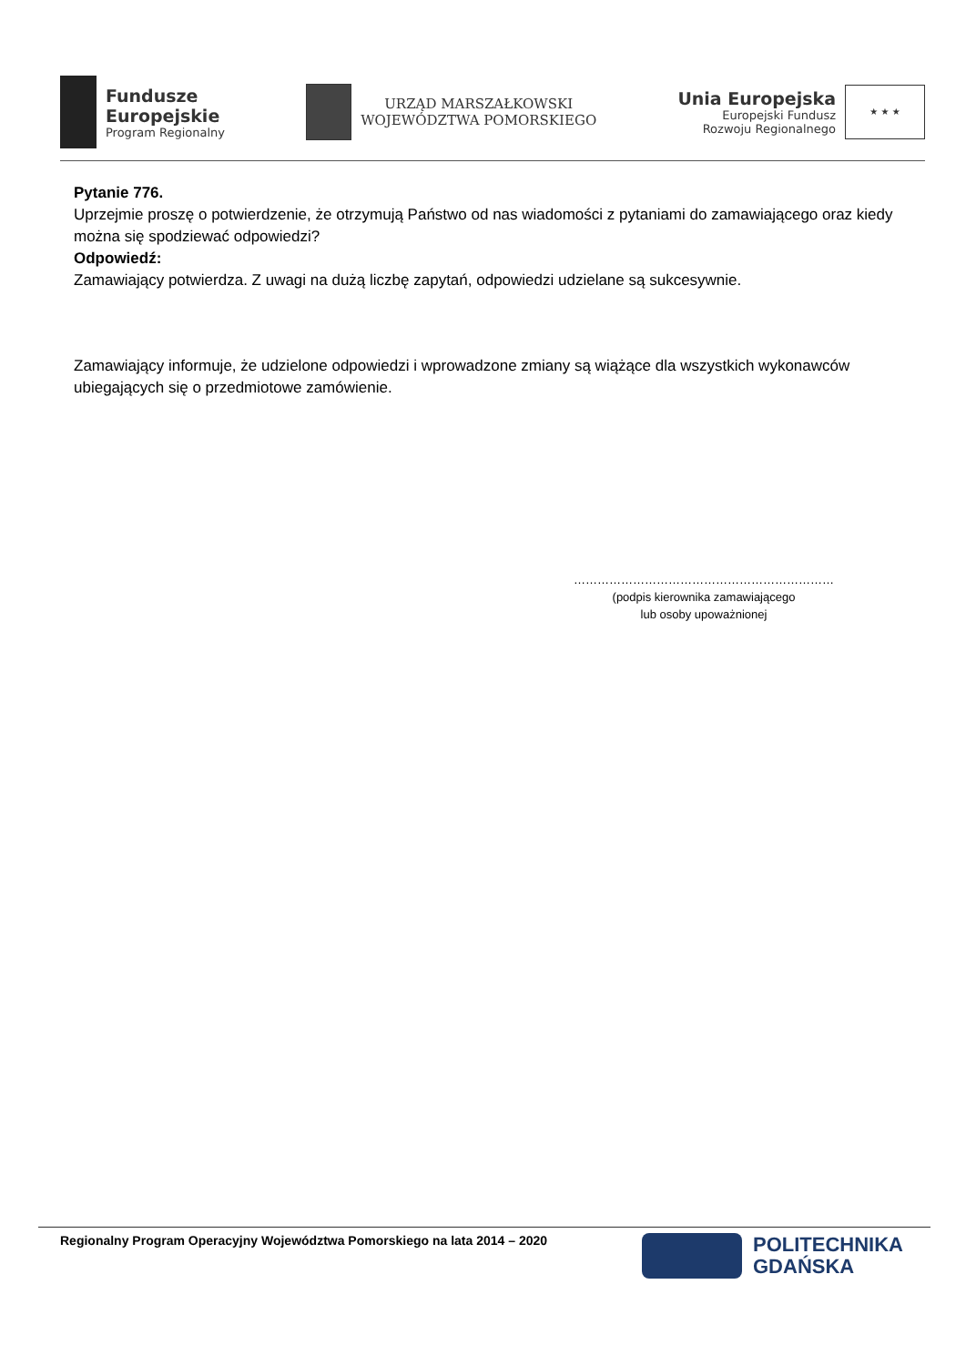Fundusze
Europejskie
Program Regionalny
URZĄD MARSZAŁKOWSKI
WOJEWÓDZTWA POMORSKIEGO
Unia Europejska
Europejski Fundusz
Rozwoju Regionalnego
★ ★ ★
Pytanie 776.
Uprzejmie proszę o potwierdzenie, że otrzymują Państwo od nas wiadomości z pytaniami do zamawiającego oraz kiedy można się spodziewać odpowiedzi?
Odpowiedź:
Zamawiający potwierdza. Z uwagi na dużą liczbę zapytań, odpowiedzi udzielane są sukcesywnie.
Zamawiający informuje, że udzielone odpowiedzi i wprowadzone zmiany są wiążące dla wszystkich wykonawców ubiegających się o przedmiotowe zamówienie.
…………………………………………………………
(podpis kierownika zamawiającego
lub osoby upoważnionej
Regionalny Program Operacyjny Województwa Pomorskiego na lata 2014 – 2020
POLITECHNIKA
GDAŃSKA